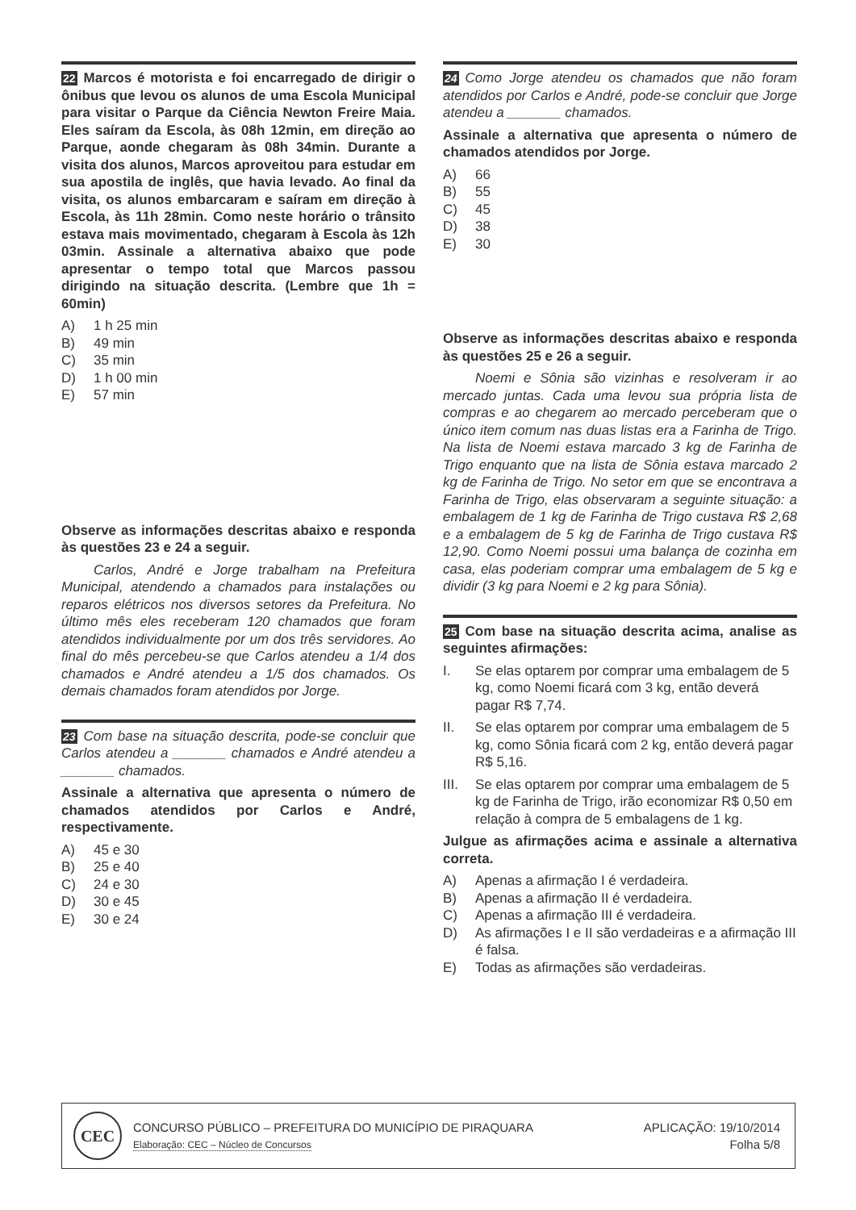22 Marcos é motorista e foi encarregado de dirigir o ônibus que levou os alunos de uma Escola Municipal para visitar o Parque da Ciência Newton Freire Maia. Eles saíram da Escola, às 08h 12min, em direção ao Parque, aonde chegaram às 08h 34min. Durante a visita dos alunos, Marcos aproveitou para estudar em sua apostila de inglês, que havia levado. Ao final da visita, os alunos embarcaram e saíram em direção à Escola, às 11h 28min. Como neste horário o trânsito estava mais movimentado, chegaram à Escola às 12h 03min. Assinale a alternativa abaixo que pode apresentar o tempo total que Marcos passou dirigindo na situação descrita. (Lembre que 1h = 60min)
A) 1 h 25 min
B) 49 min
C) 35 min
D) 1 h 00 min
E) 57 min
Observe as informações descritas abaixo e responda às questões 23 e 24 a seguir.
Carlos, André e Jorge trabalham na Prefeitura Municipal, atendendo a chamados para instalações ou reparos elétricos nos diversos setores da Prefeitura. No último mês eles receberam 120 chamados que foram atendidos individualmente por um dos três servidores. Ao final do mês percebeu-se que Carlos atendeu a 1/4 dos chamados e André atendeu a 1/5 dos chamados. Os demais chamados foram atendidos por Jorge.
23 Com base na situação descrita, pode-se concluir que Carlos atendeu a _______ chamados e André atendeu a _______ chamados.
Assinale a alternativa que apresenta o número de chamados atendidos por Carlos e André, respectivamente.
A) 45 e 30
B) 25 e 40
C) 24 e 30
D) 30 e 45
E) 30 e 24
24 Como Jorge atendeu os chamados que não foram atendidos por Carlos e André, pode-se concluir que Jorge atendeu a _______ chamados.
Assinale a alternativa que apresenta o número de chamados atendidos por Jorge.
A) 66
B) 55
C) 45
D) 38
E) 30
Observe as informações descritas abaixo e responda às questões 25 e 26 a seguir.
Noemi e Sônia são vizinhas e resolveram ir ao mercado juntas. Cada uma levou sua própria lista de compras e ao chegarem ao mercado perceberam que o único item comum nas duas listas era a Farinha de Trigo. Na lista de Noemi estava marcado 3 kg de Farinha de Trigo enquanto que na lista de Sônia estava marcado 2 kg de Farinha de Trigo. No setor em que se encontrava a Farinha de Trigo, elas observaram a seguinte situação: a embalagem de 1 kg de Farinha de Trigo custava R$ 2,68 e a embalagem de 5 kg de Farinha de Trigo custava R$ 12,90. Como Noemi possui uma balança de cozinha em casa, elas poderiam comprar uma embalagem de 5 kg e dividir (3 kg para Noemi e 2 kg para Sônia).
25 Com base na situação descrita acima, analise as seguintes afirmações:
I. Se elas optarem por comprar uma embalagem de 5 kg, como Noemi ficará com 3 kg, então deverá pagar R$ 7,74.
II. Se elas optarem por comprar uma embalagem de 5 kg, como Sônia ficará com 2 kg, então deverá pagar R$ 5,16.
III. Se elas optarem por comprar uma embalagem de 5 kg de Farinha de Trigo, irão economizar R$ 0,50 em relação à compra de 5 embalagens de 1 kg.
Julgue as afirmações acima e assinale a alternativa correta.
A) Apenas a afirmação I é verdadeira.
B) Apenas a afirmação II é verdadeira.
C) Apenas a afirmação III é verdadeira.
D) As afirmações I e II são verdadeiras e a afirmação III é falsa.
E) Todas as afirmações são verdadeiras.
CEC
CONCURSO PÚBLICO – PREFEITURA DO MUNICÍPIO DE PIRAQUARA
Elaboração: CEC – Núcleo de Concursos
APLICAÇÃO: 19/10/2014
Folha 5/8